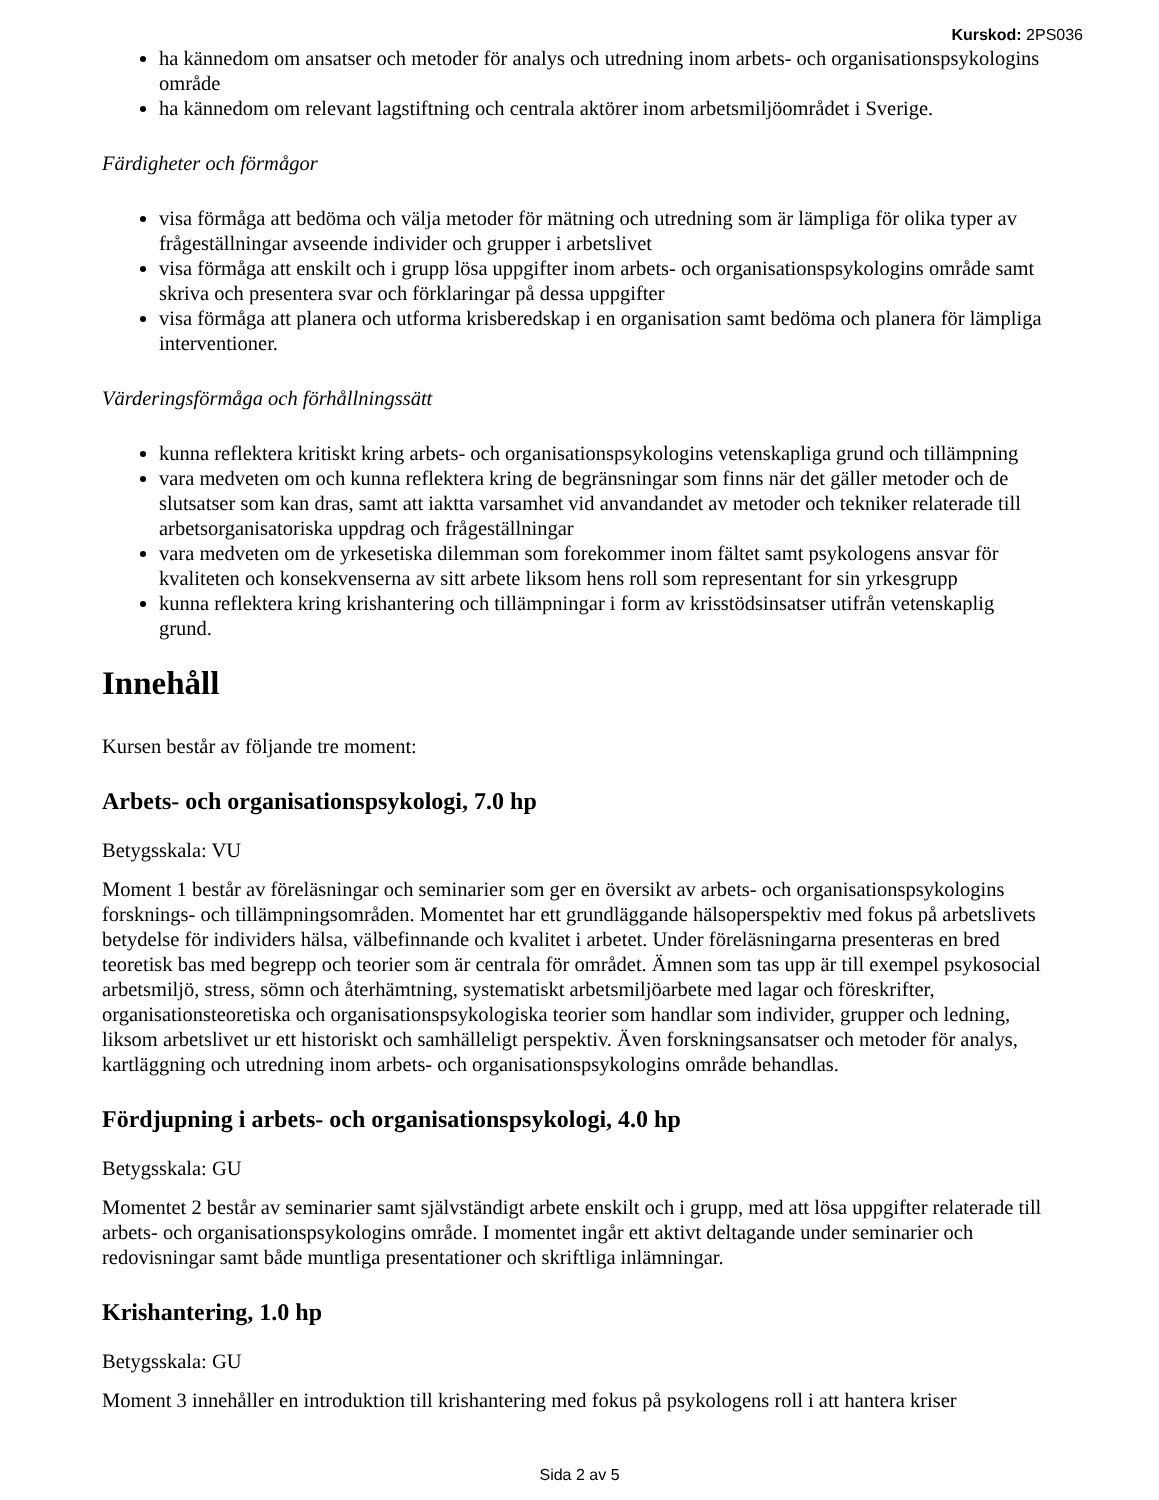Kurskod: 2PS036
ha kännedom om ansatser och metoder för analys och utredning inom arbets- och organisationspsykologins område
ha kännedom om relevant lagstiftning och centrala aktörer inom arbetsmiljöområdet i Sverige.
Färdigheter och förmågor
visa förmåga att bedöma och välja metoder för mätning och utredning som är lämpliga för olika typer av frågeställningar avseende individer och grupper i arbetslivet
visa förmåga att enskilt och i grupp lösa uppgifter inom arbets- och organisationspsykologins område samt skriva och presentera svar och förklaringar på dessa uppgifter
visa förmåga att planera och utforma krisberedskap i en organisation samt bedöma och planera för lämpliga interventioner.
Värderingsförmåga och förhållningssätt
kunna reflektera kritiskt kring arbets- och organisationspsykologins vetenskapliga grund och tillämpning
vara medveten om och kunna reflektera kring de begränsningar som finns när det gäller metoder och de slutsatser som kan dras, samt att iaktta varsamhet vid anvandandet av metoder och tekniker relaterade till arbetsorganisatoriska uppdrag och frågeställningar
vara medveten om de yrkesetiska dilemman som forekommer inom fältet samt psykologens ansvar för kvaliteten och konsekvenserna av sitt arbete liksom hens roll som representant for sin yrkesgrupp
kunna reflektera kring krishantering och tillämpningar i form av krisstödsinsatser utifrån vetenskaplig grund.
Innehåll
Kursen består av följande tre moment:
Arbets- och organisationspsykologi, 7.0 hp
Betygsskala: VU
Moment 1 består av föreläsningar och seminarier som ger en översikt av arbets- och organisationspsykologins forsknings- och tillämpningsområden. Momentet har ett grundläggande hälsoperspektiv med fokus på arbetslivets betydelse för individers hälsa, välbefinnande och kvalitet i arbetet. Under föreläsningarna presenteras en bred teoretisk bas med begrepp och teorier som är centrala för området. Ämnen som tas upp är till exempel psykosocial arbetsmiljö, stress, sömn och återhämtning, systematiskt arbetsmiljöarbete med lagar och föreskrifter, organisationsteoretiska och organisationspsykologiska teorier som handlar som individer, grupper och ledning, liksom arbetslivet ur ett historiskt och samhälleligt perspektiv. Även forskningsansatser och metoder för analys, kartläggning och utredning inom arbets- och organisationspsykologins område behandlas.
Fördjupning i arbets- och organisationspsykologi, 4.0 hp
Betygsskala: GU
Momentet 2 består av seminarier samt självständigt arbete enskilt och i grupp, med att lösa uppgifter relaterade till arbets- och organisationspsykologins område. I momentet ingår ett aktivt deltagande under seminarier och redovisningar samt både muntliga presentationer och skriftliga inlämningar.
Krishantering, 1.0 hp
Betygsskala: GU
Moment 3 innehåller en introduktion till krishantering med fokus på psykologens roll i att hantera kriser
Sida 2 av 5